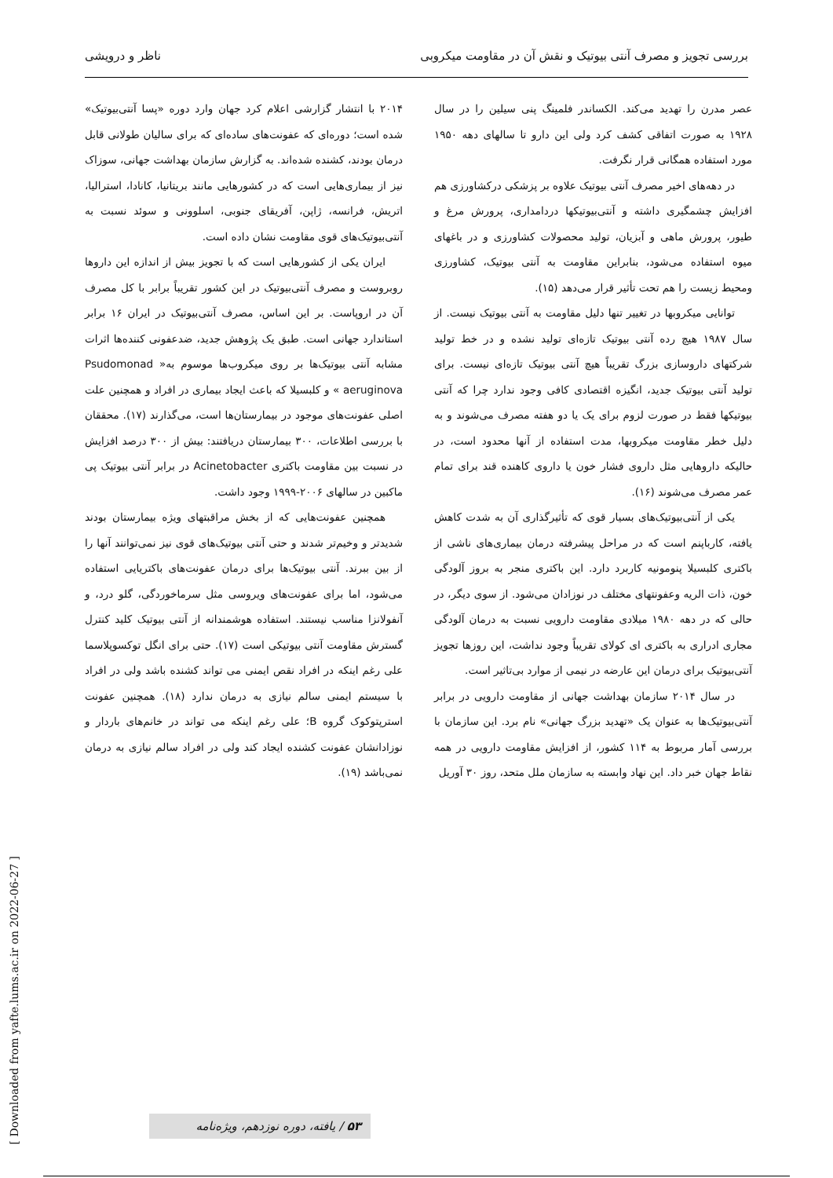بررسی تجویز و مصرف آنتی بیوتیک و نقش آن در مقاومت میکروبی ناظر و درویشی
عصر مدرن را تهدید می‌کند. الکساندر فلمینگ پنی سیلین را در سال ۱۹۲۸ به صورت اتفاقی کشف کرد ولی این دارو تا سالهای دهه ۱۹۵۰ مورد استفاده همگانی قرار نگرفت.
در دهه‌های اخیر مصرف آنتی بیوتیک علاوه بر پزشکی درکشاورزی هم افزایش چشمگیری داشته و آنتی‌بیوتیکها دردامداری، پرورش مرغ و طیور، پرورش ماهی و آبزیان، تولید محصولات کشاورزی و در باغهای میوه استفاده می‌شود، بنابراین مقاومت به آنتی بیوتیک، کشاورزی ومحیط زیست را هم تحت تأثیر قرار می‌دهد (۱۵).
توانایی میکروبها در تغییر تنها دلیل مقاومت به آنتی بیوتیک نیست. از سال ۱۹۸۷ هیچ رده آنتی بیوتیک تازه‌ای تولید نشده و در خط تولید شرکتهای داروسازی بزرگ تقریباً هیچ آنتی بیوتیک تازه‌ای نیست. برای تولید آنتی بیوتیک جدید، انگیزه اقتصادی کافی وجود ندارد چرا که آنتی بیوتیکها فقط در صورت لزوم برای یک یا دو هفته مصرف می‌شوند و به دلیل خطر مقاومت میکروبها، مدت استفاده از آنها محدود است، در حالیکه داروهایی مثل داروی فشار خون یا داروی کاهنده قند برای تمام عمر مصرف می‌شوند (۱۶).
یکی از آنتی‌بیوتیک‌های بسیار قوی که تأثیرگذاری آن به شدت کاهش یافته، کارباپنم است که در مراحل پیشرفته درمان بیماری‌های ناشی از باکتری کلبسیلا پنومونیه کاربرد دارد. این باکتری منجر به بروز آلودگی خون، ذات الریه وعفونتهای مختلف در نوزادان می‌شود. از سوی دیگر، در حالی که در دهه ۱۹۸۰ میلادی مقاومت دارویی نسبت به درمان آلودگی مجاری ادراری به باکتری ای کولای تقریباً وجود نداشت، این روزها تجویز آنتی‌بیوتیک برای درمان این عارضه در نیمی از موارد بی‌تاثیر است.
در سال ۲۰۱۴ سازمان بهداشت جهانی از مقاومت دارویی در برابر آنتی‌بیوتیک‌ها به عنوان یک «تهدید بزرگ جهانی» نام برد. این سازمان با بررسی آمار مربوط به ۱۱۴ کشور، از افزایش مقاومت دارویی در همه نقاط جهان خبر داد. این نهاد وابسته به سازمان ملل متحد، روز ۳۰ آوریل
۲۰۱۴ با انتشار گزارشی اعلام کرد جهان وارد دوره «پسا آنتی‌بیوتیک» شده است؛ دوره‌ای که عفونت‌های ساده‌ای که برای سالیان طولانی قابل درمان بودند، کشنده شده‌اند. به گزارش سازمان بهداشت جهانی، سوزاک نیز از بیماری‌هایی است که در کشورهایی مانند بریتانیا، کانادا، استرالیا، اتریش، فرانسه، ژاپن، آفریقای جنوبی، اسلوونی و سوئد نسبت به آنتی‌بیوتیک‌های قوی مقاومت نشان داده است.
ایران یکی از کشورهایی است که با تجویز بیش از اندازه این داروها روبروست و مصرف آنتی‌بیوتیک در این کشور تقریباً برابر با کل مصرف آن در اروپاست. بر این اساس، مصرف آنتی‌بیوتیک در ایران ۱۶ برابر استاندارد جهانی است. طبق یک پژوهش جدید، ضدعفونی کننده‌ها اثرات مشابه آنتی بیوتیک‌ها بر روی میکروب‌ها موسوم به« Psudomonad aeruginova » و کلبسیلا که باعث ایجاد بیماری در افراد و همچنین علت اصلی عفونت‌های موجود در بیمارستان‌ها است، می‌گذارند (۱۷). محققان با بررسی اطلاعات، ۳۰۰ بیمارستان دریافتند: بیش از ۳۰۰ درصد افزایش در نسبت بین مقاومت باکتری Acinetobacter در برابر آنتی بیوتیک پی ماکبین در سالهای ۲۰۰۶-۱۹۹۹ وجود داشت.
همچنین عفونت‌هایی که از بخش مراقبتهای ویژه بیمارستان بودند شدیدتر و وخیم‌تر شدند و حتی آنتی بیوتیک‌های قوی نیز نمی‌توانند آنها را از بین ببرند. آنتی بیوتیک‌ها برای درمان عفونت‌های باکتریایی استفاده می‌شود، اما برای عفونت‌های ویروسی مثل سرماخوردگی، گلو درد، و آنفولانزا مناسب نیستند. استفاده هوشمندانه از آنتی بیوتیک کلید کنترل گسترش مقاومت آنتی بیوتیکی است (۱۷). حتی برای انگل توکسوپلاسما علی رغم اینکه در افراد نقص ایمنی می تواند کشنده باشد ولی در افراد با سیستم ایمنی سالم نیازی به درمان ندارد (۱۸). همچنین عفونت استرپتوکوک گروه B؛ علی رغم اینکه می تواند در خانم‌های باردار و نوزادانشان عفونت کشنده ایجاد کند ولی در افراد سالم نیازی به درمان نمی‌باشد (۱۹).
[ Downloaded from yafte.lums.ac.ir on 2022-06-27 ]
۵۳ / یافته، دوره نوزدهم، ویژه‌نامه